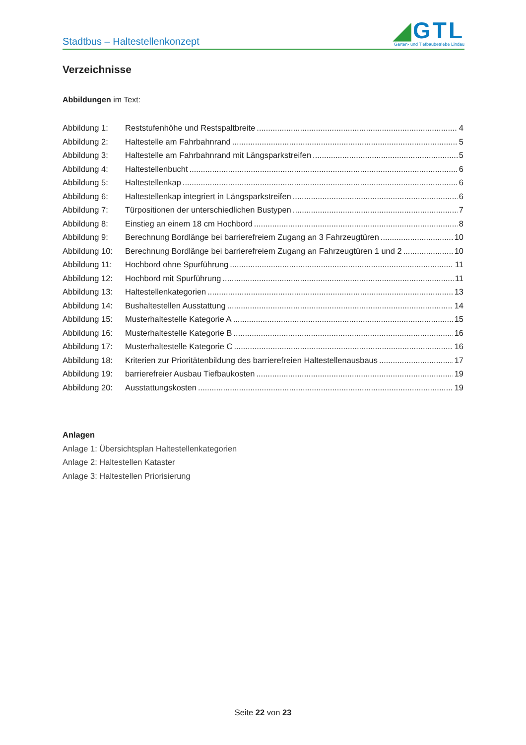Stadtbus – Haltestellenkonzept
◢GTL
Garten- und Tiefbaubetriebe Lindau
Verzeichnisse
Abbildungen im Text:
Abbildung 1: Reststufenhöhe und Restspaltbreite 4
Abbildung 2: Haltestelle am Fahrbahnrand 5
Abbildung 3: Haltestelle am Fahrbahnrand mit Längsparkstreifen 5
Abbildung 4: Haltestellenbucht 6
Abbildung 5: Haltestellenkap 6
Abbildung 6: Haltestellenkap integriert in Längsparkstreifen 6
Abbildung 7: Türpositionen der unterschiedlichen Bustypen 7
Abbildung 8: Einstieg an einem 18 cm Hochbord 8
Abbildung 9: Berechnung Bordlänge bei barrierefreiem Zugang an 3 Fahrzeugtüren 10
Abbildung 10: Berechnung Bordlänge bei barrierefreiem Zugang an Fahrzeugtüren 1 und 2 10
Abbildung 11: Hochbord ohne Spurführung 11
Abbildung 12: Hochbord mit Spurführung 11
Abbildung 13: Haltestellenkategorien 13
Abbildung 14: Bushaltestellen Ausstattung 14
Abbildung 15: Musterhaltestelle Kategorie A 15
Abbildung 16: Musterhaltestelle Kategorie B 16
Abbildung 17: Musterhaltestelle Kategorie C 16
Abbildung 18: Kriterien zur Prioritätenbildung des barrierefreien Haltestellenausbaus 17
Abbildung 19: barrierefreier Ausbau Tiefbaukosten 19
Abbildung 20: Ausstattungskosten 19
Anlagen
Anlage 1: Übersichtsplan Haltestellenkategorien
Anlage 2: Haltestellen Kataster
Anlage 3: Haltestellen Priorisierung
Seite 22 von 23